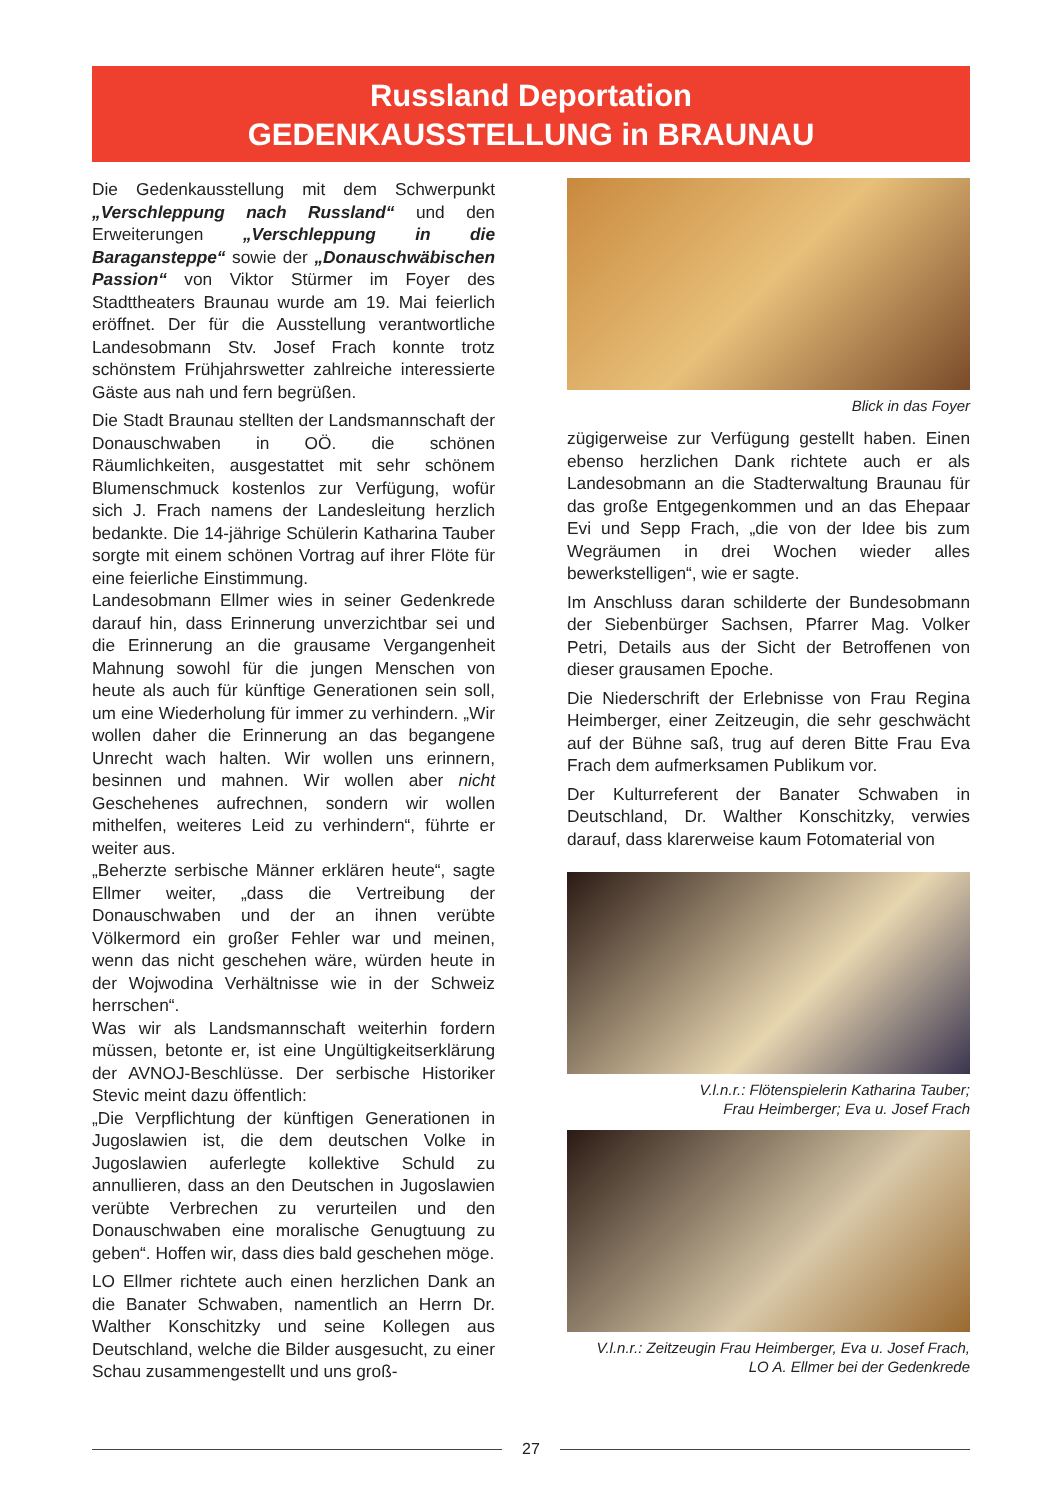Russland Deportation
GEDENKAUSSTELLUNG in BRAUNAU
Die Gedenkausstellung mit dem Schwerpunkt „Verschleppung nach Russland“ und den Erweiterungen „Verschleppung in die Baragansteppe“ sowie der „Donauschwäbischen Passion“ von Viktor Stürmer im Foyer des Stadttheaters Braunau wurde am 19. Mai feierlich eröffnet. Der für die Ausstellung verantwortliche Landesobmann Stv. Josef Frach konnte trotz schönstem Frühjahrswetter zahlreiche interessierte Gäste aus nah und fern begrüßen.
Die Stadt Braunau stellten der Landsmannschaft der Donauschwaben in OÖ. die schönen Räumlichkeiten, ausgestattet mit sehr schönem Blumenschmuck kostenlos zur Verfügung, wofür sich J. Frach namens der Landesleitung herzlich bedankte. Die 14-jährige Schülerin Katharina Tauber sorgte mit einem schönen Vortrag auf ihrer Flöte für eine feierliche Einstimmung.
Landesobmann Ellmer wies in seiner Gedenkrede darauf hin, dass Erinnerung unverzichtbar sei und die Erinnerung an die grausame Vergangenheit Mahnung sowohl für die jungen Menschen von heute als auch für künftige Generationen sein soll, um eine Wiederholung für immer zu verhindern. „Wir wollen daher die Erinnerung an das begangene Unrecht wach halten. Wir wollen uns erinnern, besinnen und mahnen. Wir wollen aber nicht Geschehenes aufrechnen, sondern wir wollen mithelfen, weiteres Leid zu verhindern“, führte er weiter aus.
„Beherzte serbische Männer erklären heute“, sagte Ellmer weiter, „dass die Vertreibung der Donauschwaben und der an ihnen verübte Völkermord ein großer Fehler war und meinen, wenn das nicht geschehen wäre, würden heute in der Wojwodina Verhältnisse wie in der Schweiz herrschen“.
Was wir als Landsmannschaft weiterhin fordern müssen, betonte er, ist eine Ungültigkeitserklärung der AVNOJ-Beschlüsse. Der serbische Historiker Stevic meint dazu öffentlich:
„Die Verpflichtung der künftigen Generationen in Jugoslawien ist, die dem deutschen Volke in Jugoslawien auferlegte kollektive Schuld zu annullieren, dass an den Deutschen in Jugoslawien verübte Verbrechen zu verurteilen und den Donauschwaben eine moralische Genugtuung zu geben“. Hoffen wir, dass dies bald geschehen möge.
LO Ellmer richtete auch einen herzlichen Dank an die Banater Schwaben, namentlich an Herrn Dr. Walther Konschitzky und seine Kollegen aus Deutschland, welche die Bilder ausgesucht, zu einer Schau zusammengestellt und uns groß-
Blick in das Foyer
zügigerweise zur Verfügung gestellt haben. Einen ebenso herzlichen Dank richtete auch er als Landesobmann an die Stadterwaltung Braunau für das große Entgegenkommen und an das Ehepaar Evi und Sepp Frach, „die von der Idee bis zum Wegräumen in drei Wochen wieder alles bewerkstelligen“, wie er sagte.
Im Anschluss daran schilderte der Bundesobmann der Siebenbürger Sachsen, Pfarrer Mag. Volker Petri, Details aus der Sicht der Betroffenen von dieser grausamen Epoche.
Die Niederschrift der Erlebnisse von Frau Regina Heimberger, einer Zeitzeugin, die sehr geschwächt auf der Bühne saß, trug auf deren Bitte Frau Eva Frach dem aufmerksamen Publikum vor.
Der Kulturreferent der Banater Schwaben in Deutschland, Dr. Walther Konschitzky, verwies darauf, dass klarerweise kaum Fotomaterial von
V.l.n.r.: Flötenspielerin Katharina Tauber;
Frau Heimberger; Eva u. Josef Frach
V.l.n.r.: Zeitzeugin Frau Heimberger, Eva u. Josef Frach,
LO A. Ellmer bei der Gedenkrede
27